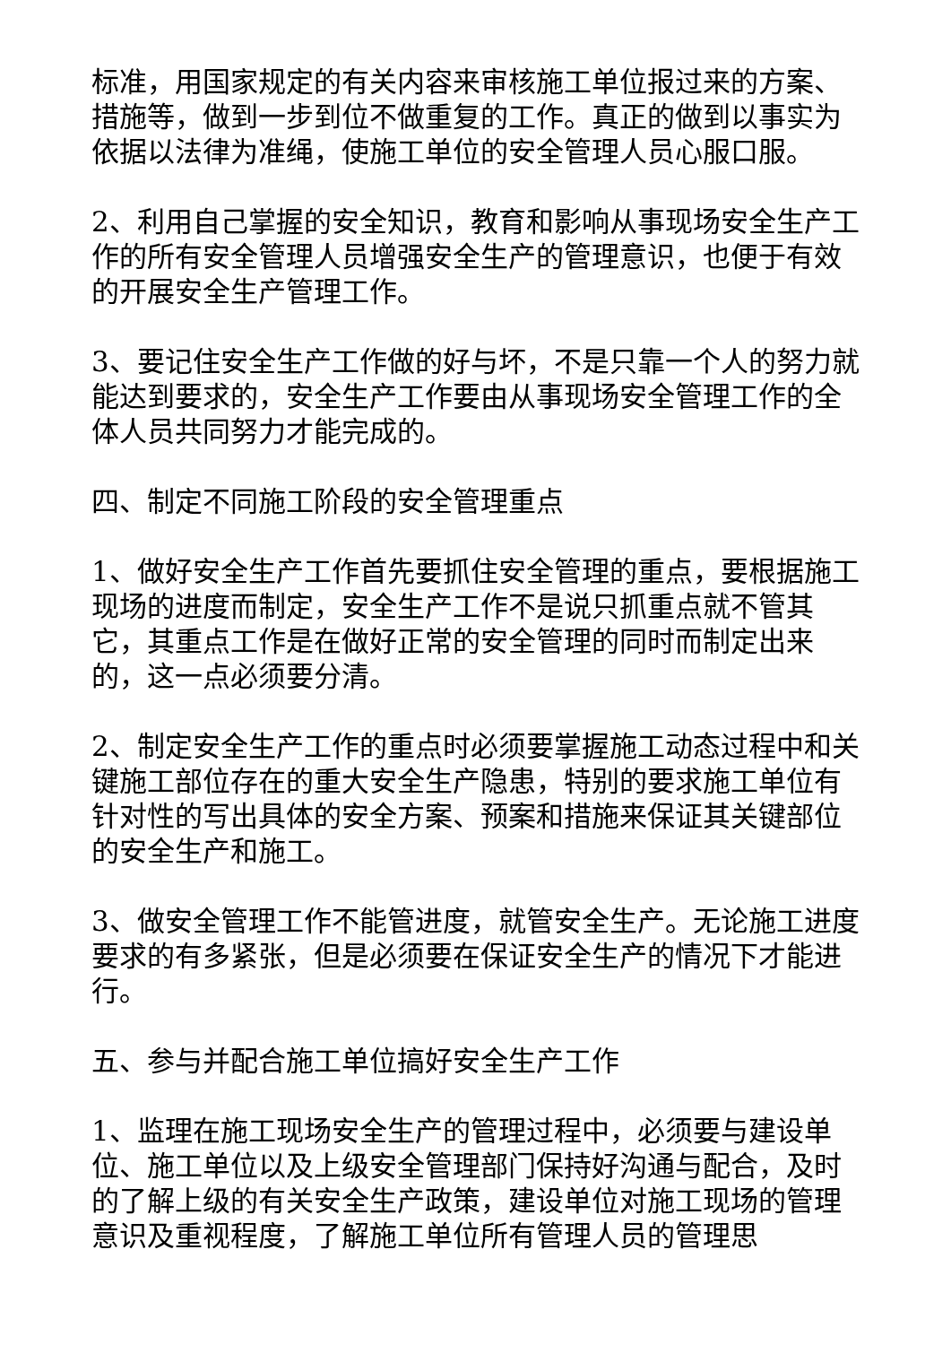标准，用国家规定的有关内容来审核施工单位报过来的方案、措施等，做到一步到位不做重复的工作。真正的做到以事实为依据以法律为准绳，使施工单位的安全管理人员心服口服。
2、利用自己掌握的安全知识，教育和影响从事现场安全生产工作的所有安全管理人员增强安全生产的管理意识，也便于有效的开展安全生产管理工作。
3、要记住安全生产工作做的好与坏，不是只靠一个人的努力就能达到要求的，安全生产工作要由从事现场安全管理工作的全体人员共同努力才能完成的。
四、制定不同施工阶段的安全管理重点
1、做好安全生产工作首先要抓住安全管理的重点，要根据施工现场的进度而制定，安全生产工作不是说只抓重点就不管其它，其重点工作是在做好正常的安全管理的同时而制定出来的，这一点必须要分清。
2、制定安全生产工作的重点时必须要掌握施工动态过程中和关键施工部位存在的重大安全生产隐患，特别的要求施工单位有针对性的写出具体的安全方案、预案和措施来保证其关键部位的安全生产和施工。
3、做安全管理工作不能管进度，就管安全生产。无论施工进度要求的有多紧张，但是必须要在保证安全生产的情况下才能进行。
五、参与并配合施工单位搞好安全生产工作
1、监理在施工现场安全生产的管理过程中，必须要与建设单位、施工单位以及上级安全管理部门保持好沟通与配合，及时的了解上级的有关安全生产政策，建设单位对施工现场的管理意识及重视程度，了解施工单位所有管理人员的管理思